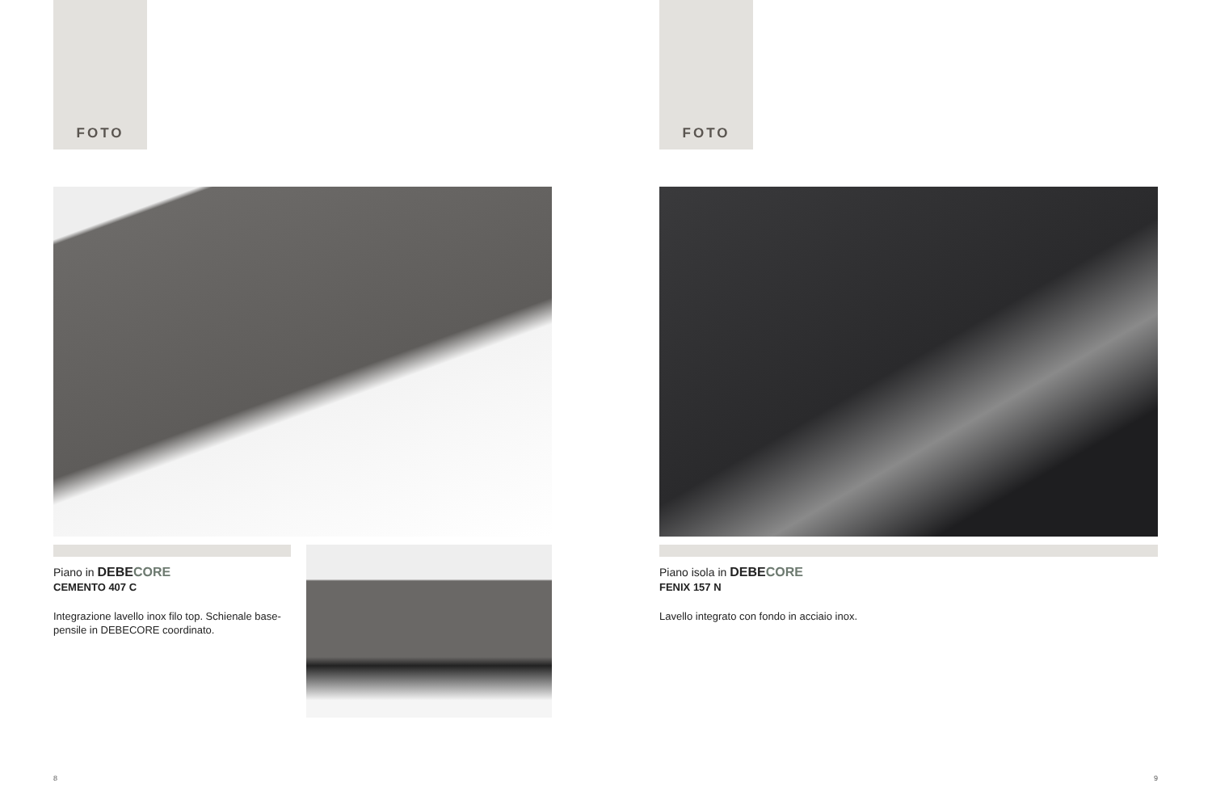FOTO
Piano in DEBE CORE
CEMENTO 407 C
Integrazione lavello inox filo top. Schienale base-pensile in DEBECORE coordinato.
FOTO
Piano isola in DEBE CORE
FENIX 157 N
Lavello integrato con fondo in acciaio inox.
8 9